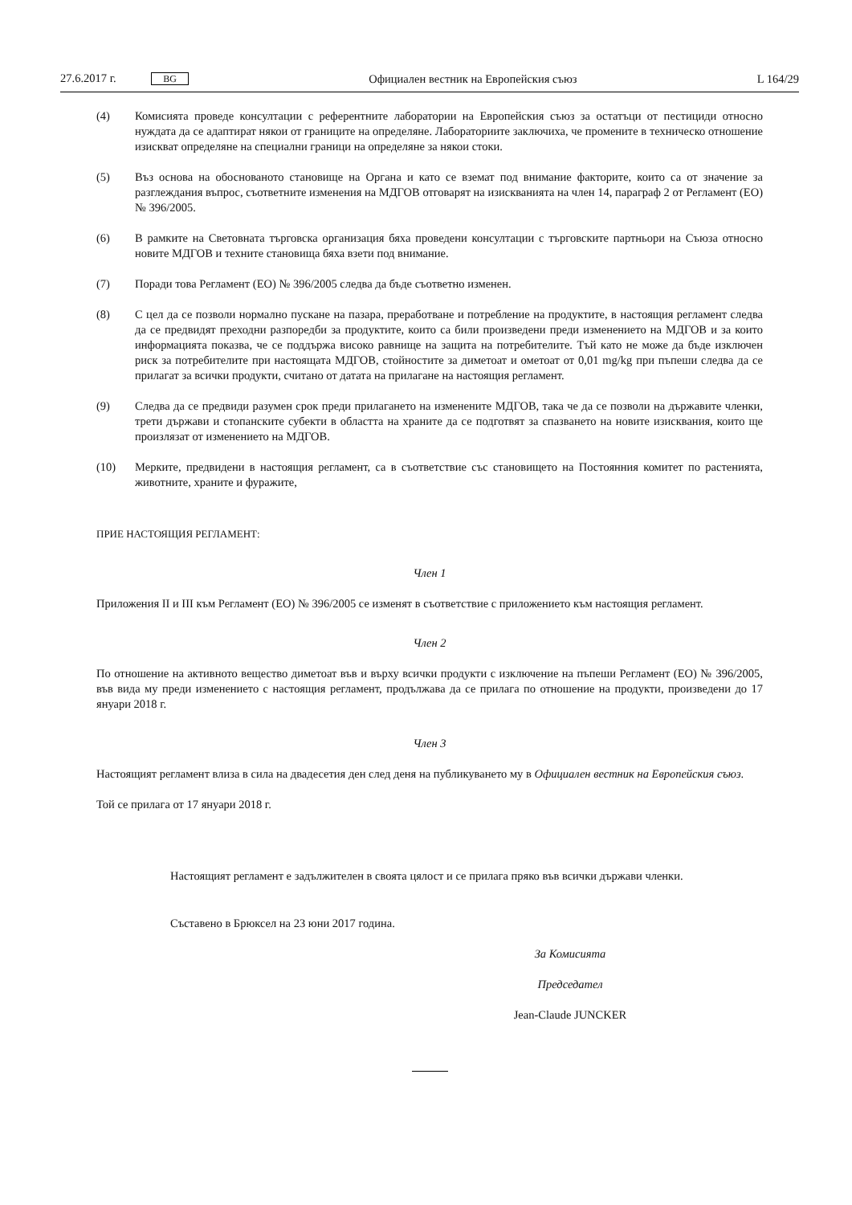27.6.2017 г. BG Официален вестник на Европейския съюз L 164/29
(4) Комисията проведе консултации с референтните лаборатории на Европейския съюз за остатъци от пестициди относно нуждата да се адаптират някои от границите на определяне. Лабораториите заключиха, че промените в техническо отношение изискват определяне на специални граници на определяне за някои стоки.
(5) Въз основа на обоснованото становище на Органа и като се вземат под внимание факторите, които са от значение за разглеждания въпрос, съответните изменения на МДГОВ отговарят на изискванията на член 14, параграф 2 от Регламент (ЕО) № 396/2005.
(6) В рамките на Световната търговска организация бяха проведени консултации с търговските партньори на Съюза относно новите МДГОВ и техните становища бяха взети под внимание.
(7) Поради това Регламент (ЕО) № 396/2005 следва да бъде съответно изменен.
(8) С цел да се позволи нормално пускане на пазара, преработване и потребление на продуктите, в настоящия регламент следва да се предвидят преходни разпоредби за продуктите, които са били произведени преди изменението на МДГОВ и за които информацията показва, че се поддържа високо равнище на защита на потребителите. Тъй като не може да бъде изключен риск за потребителите при настоящата МДГОВ, стойностите за диметоат и ометоат от 0,01 mg/kg при пъпеши следва да се прилагат за всички продукти, считано от датата на прилагане на настоящия регламент.
(9) Следва да се предвиди разумен срок преди прилагането на изменените МДГОВ, така че да се позволи на държавите членки, трети държави и стопанските субекти в областта на храните да се подготвят за спазването на новите изисквания, които ще произлязат от изменението на МДГОВ.
(10) Мерките, предвидени в настоящия регламент, са в съответствие със становището на Постоянния комитет по растенията, животните, храните и фуражите,
ПРИЕ НАСТОЯЩИЯ РЕГЛАМЕНТ:
Член 1
Приложения II и III към Регламент (ЕО) № 396/2005 се изменят в съответствие с приложението към настоящия регламент.
Член 2
По отношение на активното вещество диметоат във и върху всички продукти с изключение на пъпеши Регламент (ЕО) № 396/2005, във вида му преди изменението с настоящия регламент, продължава да се прилага по отношение на продукти, произведени до 17 януари 2018 г.
Член 3
Настоящият регламент влиза в сила на двадесетия ден след деня на публикуването му в Официален вестник на Европейския съюз.
Той се прилага от 17 януари 2018 г.
Настоящият регламент е задължителен в своята цялост и се прилага пряко във всички държави членки.
Съставено в Брюксел на 23 юни 2017 година.
За Комисията
Председател
Jean-Claude JUNCKER